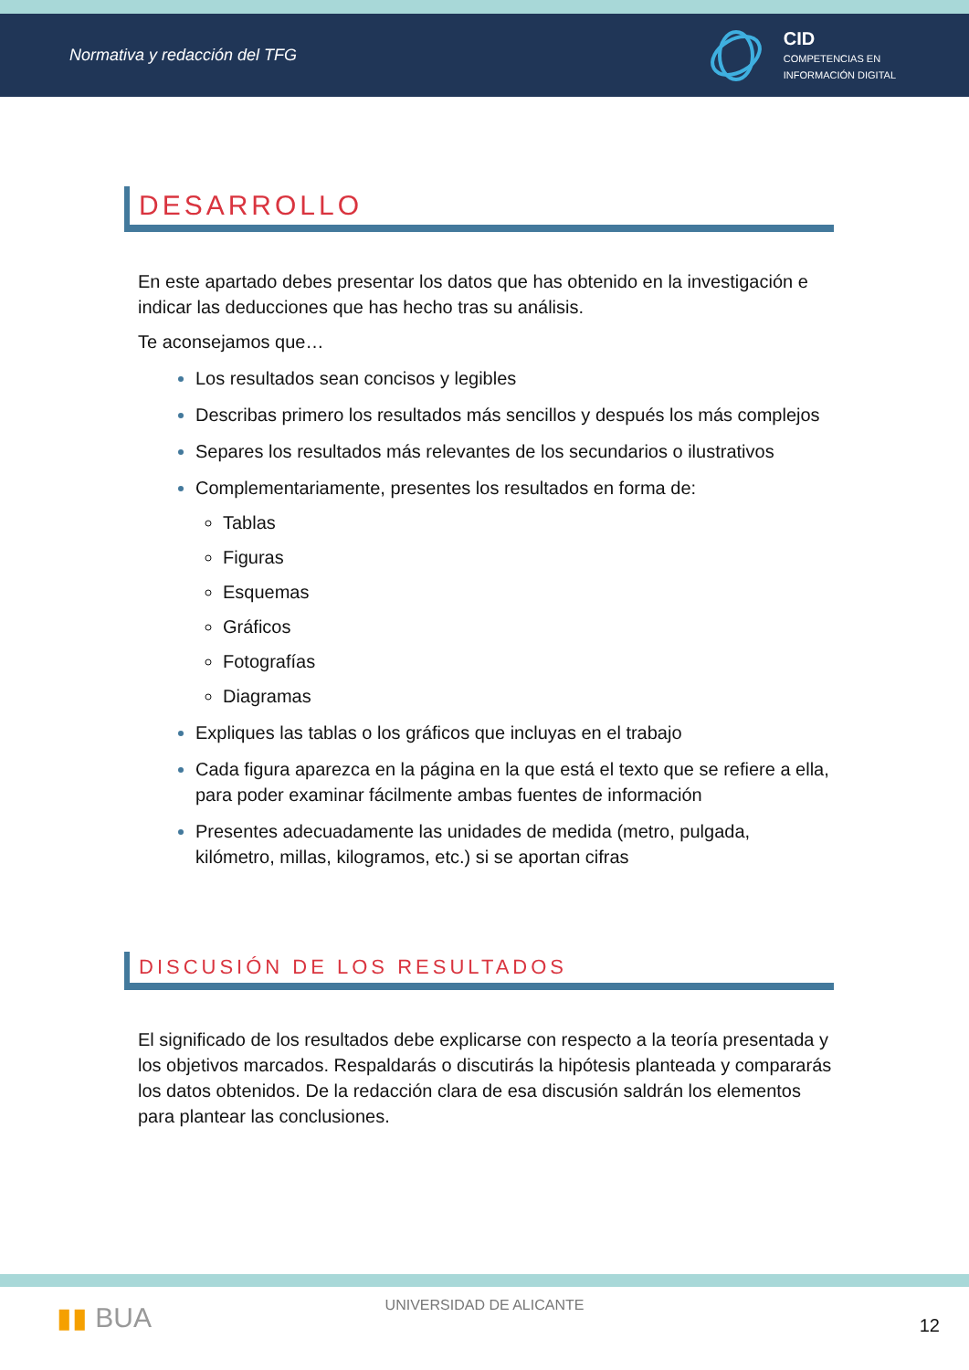Normativa y redacción del TFG
CID
COMPETENCIAS EN
INFORMACIÓN DIGITAL
DESARROLLO
En este apartado debes presentar los datos que has obtenido en la investigación e indicar las deducciones que has hecho tras su análisis.
Te aconsejamos que…
Los resultados sean concisos y legibles
Describas primero los resultados más sencillos y después los más complejos
Separes los resultados más relevantes de los secundarios o ilustrativos
Complementariamente, presentes los resultados en forma de:
Tablas
Figuras
Esquemas
Gráficos
Fotografías
Diagramas
Expliques las tablas o los gráficos que incluyas en el trabajo
Cada figura aparezca en la página en la que está el texto que se refiere a ella, para poder examinar fácilmente ambas fuentes de información
Presentes adecuadamente las unidades de medida (metro, pulgada, kilómetro, millas, kilogramos, etc.) si se aportan cifras
DISCUSIÓN DE LOS RESULTADOS
El significado de los resultados debe explicarse con respecto a la teoría presentada y los objetivos marcados. Respaldarás o discutirás la hipótesis planteada y compararás los datos obtenidos. De la redacción clara de esa discusión saldrán los elementos para plantear las conclusiones.
▮▮ BUA
UNIVERSIDAD DE ALICANTE
12